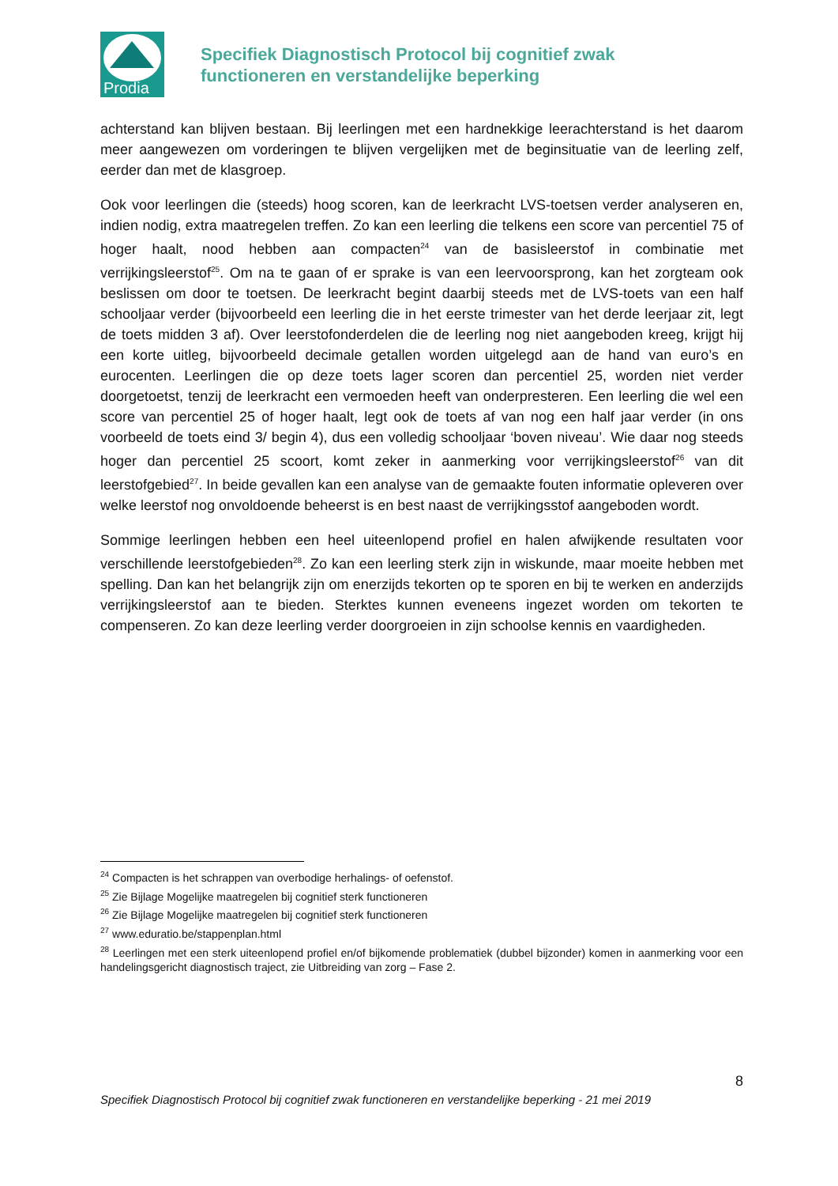Prodia
Specifiek Diagnostisch Protocol bij cognitief zwak
functioneren en verstandelijke beperking
achterstand kan blijven bestaan. Bij leerlingen met een hardnekkige leerachterstand is het daarom meer aangewezen om vorderingen te blijven vergelijken met de beginsituatie van de leerling zelf, eerder dan met de klasgroep.
Ook voor leerlingen die (steeds) hoog scoren, kan de leerkracht LVS-toetsen verder analyseren en, indien nodig, extra maatregelen treffen. Zo kan een leerling die telkens een score van percentiel 75 of hoger haalt, nood hebben aan compacten<sup>24</sup> van de basisleerstof in combinatie met verrijkingsleerstof<sup>25</sup>. Om na te gaan of er sprake is van een leervoorsprong, kan het zorgteam ook beslissen om door te toetsen. De leerkracht begint daarbij steeds met de LVS-toets van een half schooljaar verder (bijvoorbeeld een leerling die in het eerste trimester van het derde leerjaar zit, legt de toets midden 3 af). Over leerstofonderdelen die de leerling nog niet aangeboden kreeg, krijgt hij een korte uitleg, bijvoorbeeld decimale getallen worden uitgelegd aan de hand van euro’s en eurocenten. Leerlingen die op deze toets lager scoren dan percentiel 25, worden niet verder doorgetoetst, tenzij de leerkracht een vermoeden heeft van onderpresteren. Een leerling die wel een score van percentiel 25 of hoger haalt, legt ook de toets af van nog een half jaar verder (in ons voorbeeld de toets eind 3/ begin 4), dus een volledig schooljaar ‘boven niveau’. Wie daar nog steeds hoger dan percentiel 25 scoort, komt zeker in aanmerking voor verrijkingsleerstof<sup>26</sup> van dit leerstofgebied<sup>27</sup>. In beide gevallen kan een analyse van de gemaakte fouten informatie opleveren over welke leerstof nog onvoldoende beheerst is en best naast de verrijkingsstof aangeboden wordt.
Sommige leerlingen hebben een heel uiteenlopend profiel en halen afwijkende resultaten voor verschillende leerstofgebieden<sup>28</sup>. Zo kan een leerling sterk zijn in wiskunde, maar moeite hebben met spelling. Dan kan het belangrijk zijn om enerzijds tekorten op te sporen en bij te werken en anderzijds verrijkingsleerstof aan te bieden. Sterktes kunnen eveneens ingezet worden om tekorten te compenseren. Zo kan deze leerling verder doorgroeien in zijn schoolse kennis en vaardigheden.
<sup>24</sup> Compacten is het schrappen van overbodige herhalings- of oefenstof.
<sup>25</sup> Zie Bijlage Mogelijke maatregelen bij cognitief sterk functioneren
<sup>26</sup> Zie Bijlage Mogelijke maatregelen bij cognitief sterk functioneren
<sup>27</sup> www.eduratio.be/stappenplan.html
<sup>28</sup> Leerlingen met een sterk uiteenlopend profiel en/of bijkomende problematiek (dubbel bijzonder) komen in aanmerking voor een handelingsgericht diagnostisch traject, zie Uitbreiding van zorg – Fase 2.
8
Specifiek Diagnostisch Protocol bij cognitief zwak functioneren en verstandelijke beperking - 21 mei 2019